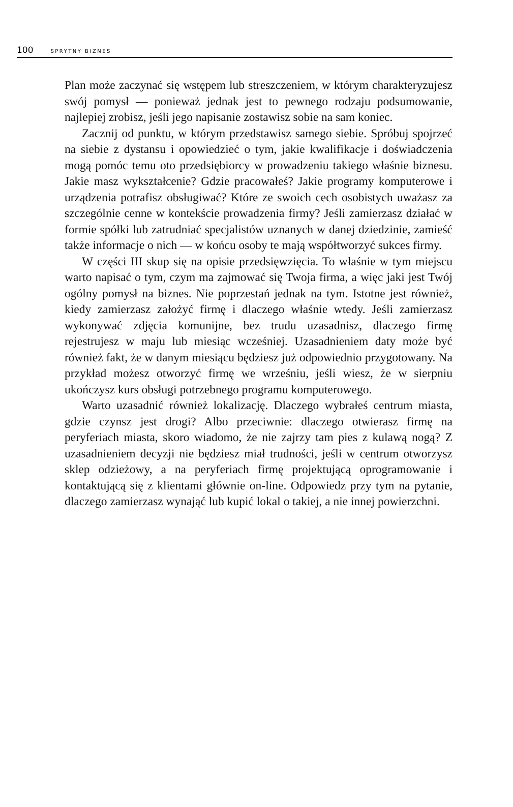100 SPRYTNY BIZNES
Plan może zaczynać się wstępem lub streszczeniem, w którym charakteryzujesz swój pomysł — ponieważ jednak jest to pewnego rodzaju podsumowanie, najlepiej zrobisz, jeśli jego napisanie zostawisz sobie na sam koniec.
Zacznij od punktu, w którym przedstawisz samego siebie. Spróbuj spojrzeć na siebie z dystansu i opowiedzieć o tym, jakie kwalifikacje i doświadczenia mogą pomóc temu oto przedsiębiorcy w prowadzeniu takiego właśnie biznesu. Jakie masz wykształcenie? Gdzie pracowałeś? Jakie programy komputerowe i urządzenia potrafisz obsługiwać? Które ze swoich cech osobistych uważasz za szczególnie cenne w kontekście prowadzenia firmy? Jeśli zamierzasz działać w formie spółki lub zatrudniać specjalistów uznanych w danej dziedzinie, zamieść także informacje o nich — w końcu osoby te mają współtworzyć sukces firmy.
W części III skup się na opisie przedsięwzięcia. To właśnie w tym miejscu warto napisać o tym, czym ma zajmować się Twoja firma, a więc jaki jest Twój ogólny pomysł na biznes. Nie poprzestań jednak na tym. Istotne jest również, kiedy zamierzasz założyć firmę i dlaczego właśnie wtedy. Jeśli zamierzasz wykonywać zdjęcia komunijne, bez trudu uzasadnisz, dlaczego firmę rejestrujesz w maju lub miesiąc wcześniej. Uzasadnieniem daty może być również fakt, że w danym miesiącu będziesz już odpowiednio przygotowany. Na przykład możesz otworzyć firmę we wrześniu, jeśli wiesz, że w sierpniu ukończysz kurs obsługi potrzebnego programu komputerowego.
Warto uzasadnić również lokalizację. Dlaczego wybrałeś centrum miasta, gdzie czynsz jest drogi? Albo przeciwnie: dlaczego otwierasz firmę na peryferiach miasta, skoro wiadomo, że nie zajrzy tam pies z kulawą nogą? Z uzasadnieniem decyzji nie będziesz miał trudności, jeśli w centrum otworzysz sklep odzieżowy, a na peryferiach firmę projektującą oprogramowanie i kontaktującą się z klientami głównie on-line. Odpowiedz przy tym na pytanie, dlaczego zamierzasz wynająć lub kupić lokal o takiej, a nie innej powierzchni.